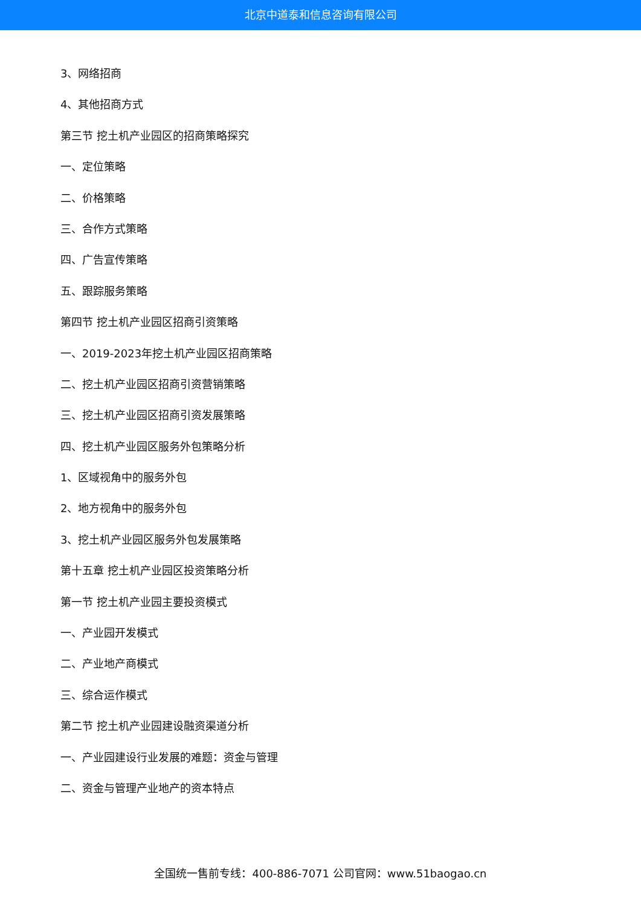北京中道泰和信息咨询有限公司
3、网络招商
4、其他招商方式
第三节 挖土机产业园区的招商策略探究
一、定位策略
二、价格策略
三、合作方式策略
四、广告宣传策略
五、跟踪服务策略
第四节 挖土机产业园区招商引资策略
一、2019-2023年挖土机产业园区招商策略
二、挖土机产业园区招商引资营销策略
三、挖土机产业园区招商引资发展策略
四、挖土机产业园区服务外包策略分析
1、区域视角中的服务外包
2、地方视角中的服务外包
3、挖土机产业园区服务外包发展策略
第十五章 挖土机产业园区投资策略分析
第一节 挖土机产业园主要投资模式
一、产业园开发模式
二、产业地产商模式
三、综合运作模式
第二节 挖土机产业园建设融资渠道分析
一、产业园建设行业发展的难题：资金与管理
二、资金与管理产业地产的资本特点
全国统一售前专线：400-886-7071 公司官网：www.51baogao.cn